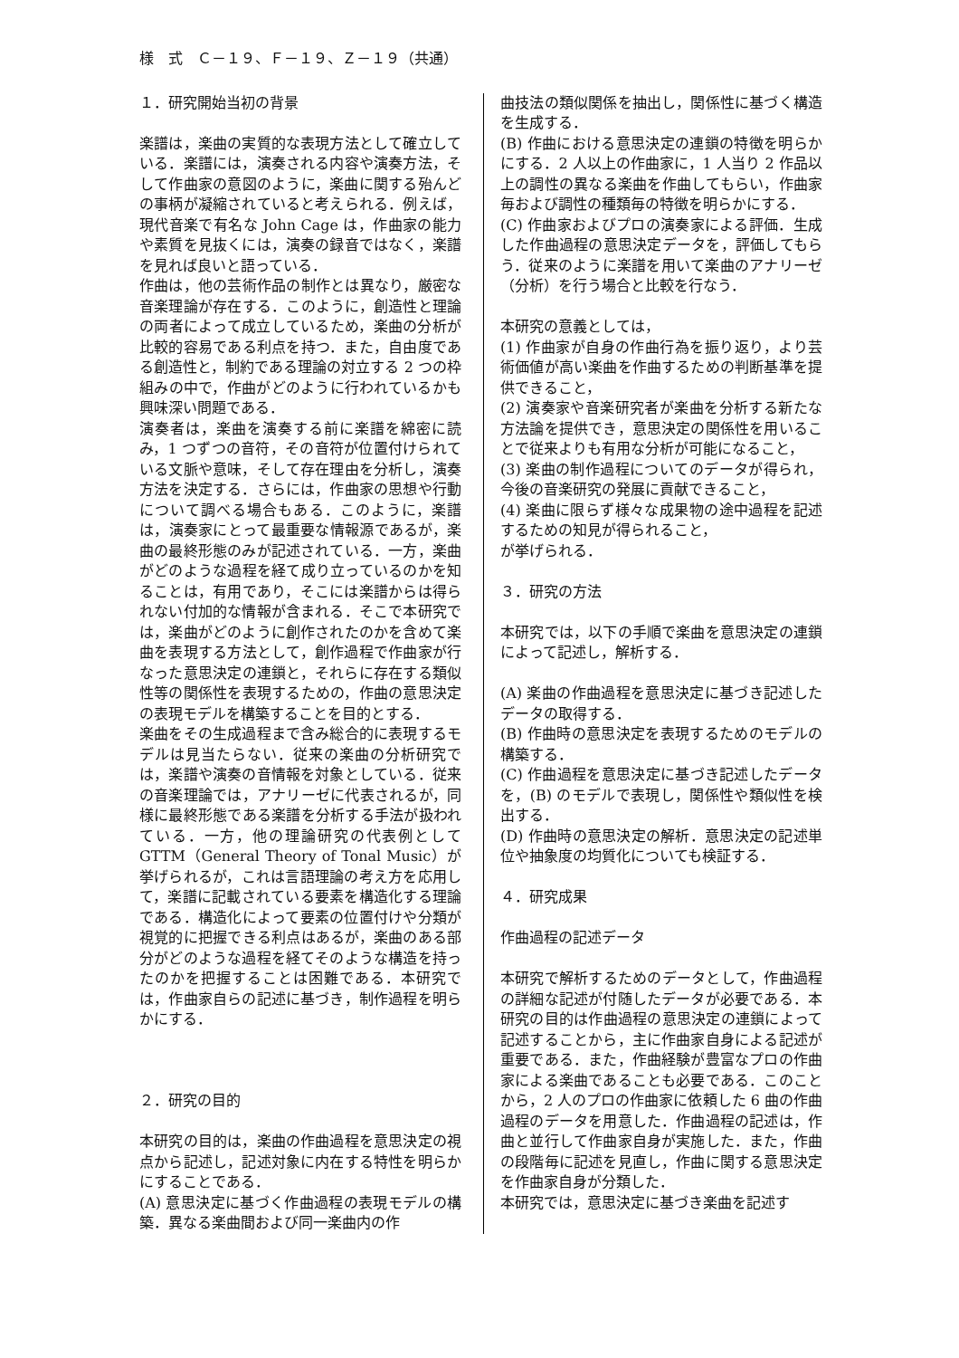様　式　Ｃ－１９、Ｆ－１９、Ｚ－１９（共通）
１．研究開始当初の背景
楽譜は，楽曲の実質的な表現方法として確立している．楽譜には，演奏される内容や演奏方法，そして作曲家の意図のように，楽曲に関する殆んどの事柄が凝縮されていると考えられる．例えば，現代音楽で有名な John Cage は，作曲家の能力や素質を見抜くには，演奏の録音ではなく，楽譜を見れば良いと語っている．
作曲は，他の芸術作品の制作とは異なり，厳密な音楽理論が存在する．このように，創造性と理論の両者によって成立しているため，楽曲の分析が比較的容易である利点を持つ．また，自由度である創造性と，制約である理論の対立する 2 つの枠組みの中で，作曲がどのように行われているかも興味深い問題である．
演奏者は，楽曲を演奏する前に楽譜を綿密に読み，1 つずつの音符，その音符が位置付けられている文脈や意味，そして存在理由を分析し，演奏方法を決定する．さらには，作曲家の思想や行動について調べる場合もある．このように，楽譜は，演奏家にとって最重要な情報源であるが，楽曲の最終形態のみが記述されている．一方，楽曲がどのような過程を経て成り立っているのかを知ることは，有用であり，そこには楽譜からは得られない付加的な情報が含まれる．そこで本研究では，楽曲がどのように創作されたのかを含めて楽曲を表現する方法として，創作過程で作曲家が行なった意思決定の連鎖と，それらに存在する類似性等の関係性を表現するための，作曲の意思決定の表現モデルを構築することを目的とする．
楽曲をその生成過程まで含み総合的に表現するモデルは見当たらない．従来の楽曲の分析研究では，楽譜や演奏の音情報を対象としている．従来の音楽理論では，アナリーゼに代表されるが，同様に最終形態である楽譜を分析する手法が扱われている．一方，他の理論研究の代表例として GTTM（General Theory of Tonal Music）が挙げられるが，これは言語理論の考え方を応用して，楽譜に記載されている要素を構造化する理論である．構造化によって要素の位置付けや分類が視覚的に把握できる利点はあるが，楽曲のある部分がどのような過程を経てそのような構造を持ったのかを把握することは困難である．本研究では，作曲家自らの記述に基づき，制作過程を明らかにする．
２．研究の目的
本研究の目的は，楽曲の作曲過程を意思決定の視点から記述し，記述対象に内在する特性を明らかにすることである．
(A) 意思決定に基づく作曲過程の表現モデルの構築．異なる楽曲間および同一楽曲内の作
曲技法の類似関係を抽出し，関係性に基づく構造を生成する．
(B) 作曲における意思決定の連鎖の特徴を明らかにする．2 人以上の作曲家に，1 人当り 2 作品以上の調性の異なる楽曲を作曲してもらい，作曲家毎および調性の種類毎の特徴を明らかにする．
(C) 作曲家およびプロの演奏家による評価．生成した作曲過程の意思決定データを，評価してもらう．従来のように楽譜を用いて楽曲のアナリーゼ（分析）を行う場合と比較を行なう．
本研究の意義としては，
(1) 作曲家が自身の作曲行為を振り返り，より芸術価値が高い楽曲を作曲するための判断基準を提供できること，
(2) 演奏家や音楽研究者が楽曲を分析する新たな方法論を提供でき，意思決定の関係性を用いることで従来よりも有用な分析が可能になること，
(3) 楽曲の制作過程についてのデータが得られ，今後の音楽研究の発展に貢献できること，
(4) 楽曲に限らず様々な成果物の途中過程を記述するための知見が得られること，
が挙げられる．
３．研究の方法
本研究では，以下の手順で楽曲を意思決定の連鎖によって記述し，解析する．
(A) 楽曲の作曲過程を意思決定に基づき記述したデータの取得する．
(B) 作曲時の意思決定を表現するためのモデルの構築する．
(C) 作曲過程を意思決定に基づき記述したデータを，(B) のモデルで表現し，関係性や類似性を検出する．
(D) 作曲時の意思決定の解析．意思決定の記述単位や抽象度の均質化についても検証する．
４．研究成果
作曲過程の記述データ
本研究で解析するためのデータとして，作曲過程の詳細な記述が付随したデータが必要である．本研究の目的は作曲過程の意思決定の連鎖によって記述することから，主に作曲家自身による記述が重要である．また，作曲経験が豊富なプロの作曲家による楽曲であることも必要である．このことから，2 人のプロの作曲家に依頼した 6 曲の作曲過程のデータを用意した．作曲過程の記述は，作曲と並行して作曲家自身が実施した．また，作曲の段階毎に記述を見直し，作曲に関する意思決定を作曲家自身が分類した．
本研究では，意思決定に基づき楽曲を記述す